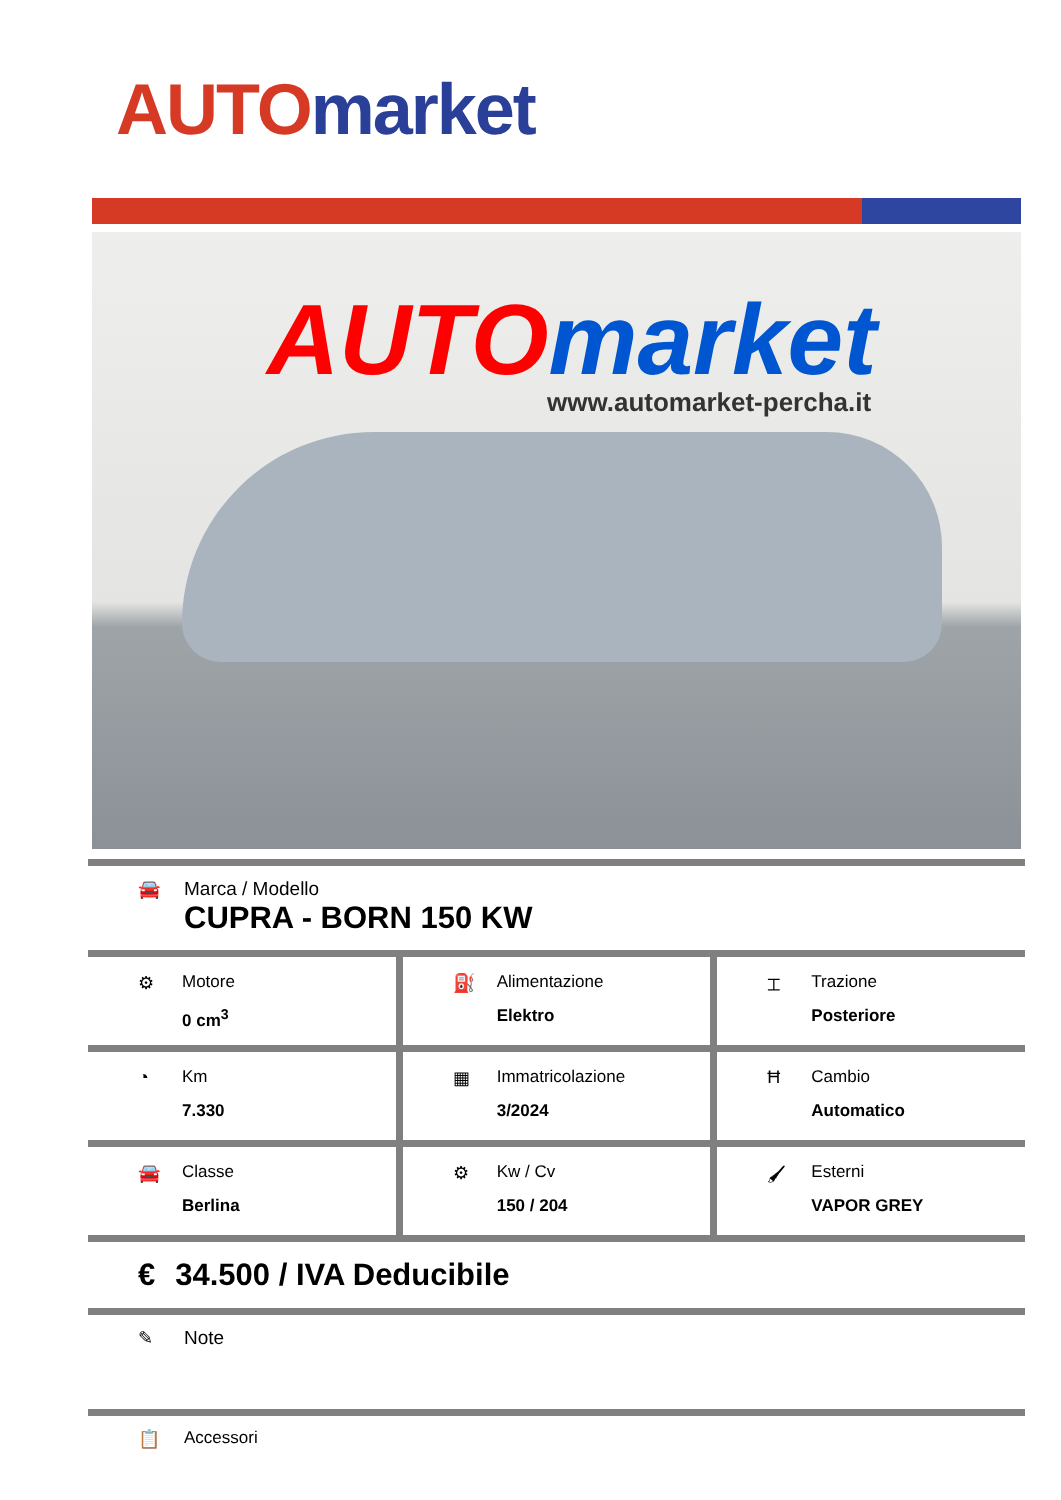AUTO market
AUTO market
www.automarket-percha.it
🚘 Marca / Modello
CUPRA - BORN 150 KW
⚙ Motore
0 cm<sup>3</sup>
⛽ Alimentazione
Elektro
⌶ Trazione
Posteriore
◔ Km
7.330
▦ Immatricolazione
3/2024
Ħ Cambio
Automatico
🚘 Classe
Berlina
⚙ Kw / Cv
150 / 204
🖌 Esterni
VAPOR GREY
€ 34.500 / IVA Deducibile
✎ Note
📋 Accessori